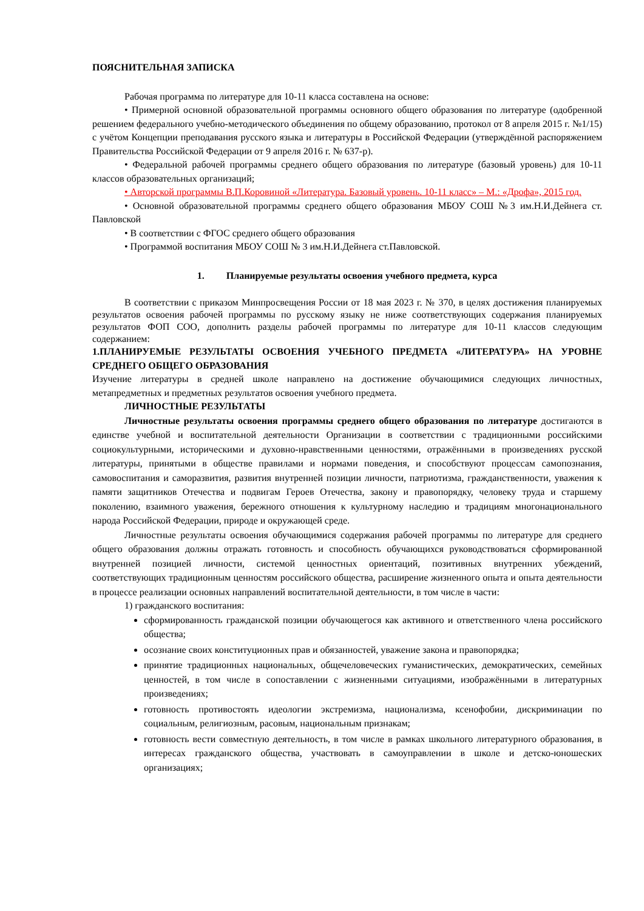ПОЯСНИТЕЛЬНАЯ ЗАПИСКА
Рабочая программа по литературе для 10-11 класса составлена на основе:
• Примерной основной образовательной программы основного общего образования по литературе (одобренной решением федерального учебно-методического объединения по общему образованию, протокол от 8 апреля 2015 г. №1/15) с учётом Концепции преподавания русского языка и литературы в Российской Федерации (утверждённой распоряжением Правительства Российской Федерации от 9 апреля 2016 г. № 637-р).
• Федеральной рабочей программы среднего общего образования по литературе (базовый уровень) для 10-11 классов образовательных организаций;
• Авторской программы В.П.Коровиной «Литература. Базовый уровень. 10-11 класс» – М.: «Дрофа», 2015 год.
• Основной образовательной программы среднего общего образования МБОУ СОШ №3 им.Н.И.Дейнега ст. Павловской
• В соответствии с ФГОС среднего общего образования
• Программой воспитания МБОУ СОШ № 3 им.Н.И.Дейнега ст.Павловской.
1. Планируемые результаты освоения учебного предмета, курса
В соответствии с приказом Минпросвещения России от 18 мая 2023 г. № 370, в целях достижения планируемых результатов освоения рабочей программы по русскому языку не ниже соответствующих содержания планируемых результатов ФОП СОО, дополнить разделы рабочей программы по литературе для 10-11 классов следующим содержанием:
1.ПЛАНИРУЕМЫЕ РЕЗУЛЬТАТЫ ОСВОЕНИЯ УЧЕБНОГО ПРЕДМЕТА «ЛИТЕРАТУРА» НА УРОВНЕ СРЕДНЕГО ОБЩЕГО ОБРАЗОВАНИЯ
Изучение литературы в средней школе направлено на достижение обучающимися следующих личностных, метапредметных и предметных результатов освоения учебного предмета.
ЛИЧНОСТНЫЕ РЕЗУЛЬТАТЫ
Личностные результаты освоения программы среднего общего образования по литературе достигаются в единстве учебной и воспитательной деятельности Организации в соответствии с традиционными российскими социокультурными, историческими и духовно-нравственными ценностями, отражёнными в произведениях русской литературы, принятыми в обществе правилами и нормами поведения, и способствуют процессам самопознания, самовоспитания и саморазвития, развития внутренней позиции личности, патриотизма, гражданственности, уважения к памяти защитников Отечества и подвигам Героев Отечества, закону и правопорядку, человеку труда и старшему поколению, взаимного уважения, бережного отношения к культурному наследию и традициям многонационального народа Российской Федерации, природе и окружающей среде.
Личностные результаты освоения обучающимися содержания рабочей программы по литературе для среднего общего образования должны отражать готовность и способность обучающихся руководствоваться сформированной внутренней позицией личности, системой ценностных ориентаций, позитивных внутренних убеждений, соответствующих традиционным ценностям российского общества, расширение жизненного опыта и опыта деятельности в процессе реализации основных направлений воспитательной деятельности, в том числе в части:
1) гражданского воспитания:
сформированность гражданской позиции обучающегося как активного и ответственного члена российского общества;
осознание своих конституционных прав и обязанностей, уважение закона и правопорядка;
принятие традиционных национальных, общечеловеческих гуманистических, демократических, семейных ценностей, в том числе в сопоставлении с жизненными ситуациями, изображёнными в литературных произведениях;
готовность противостоять идеологии экстремизма, национализма, ксенофобии, дискриминации по социальным, религиозным, расовым, национальным признакам;
готовность вести совместную деятельность, в том числе в рамках школьного литературного образования, в интересах гражданского общества, участвовать в самоуправлении в школе и детско-юношеских организациях;